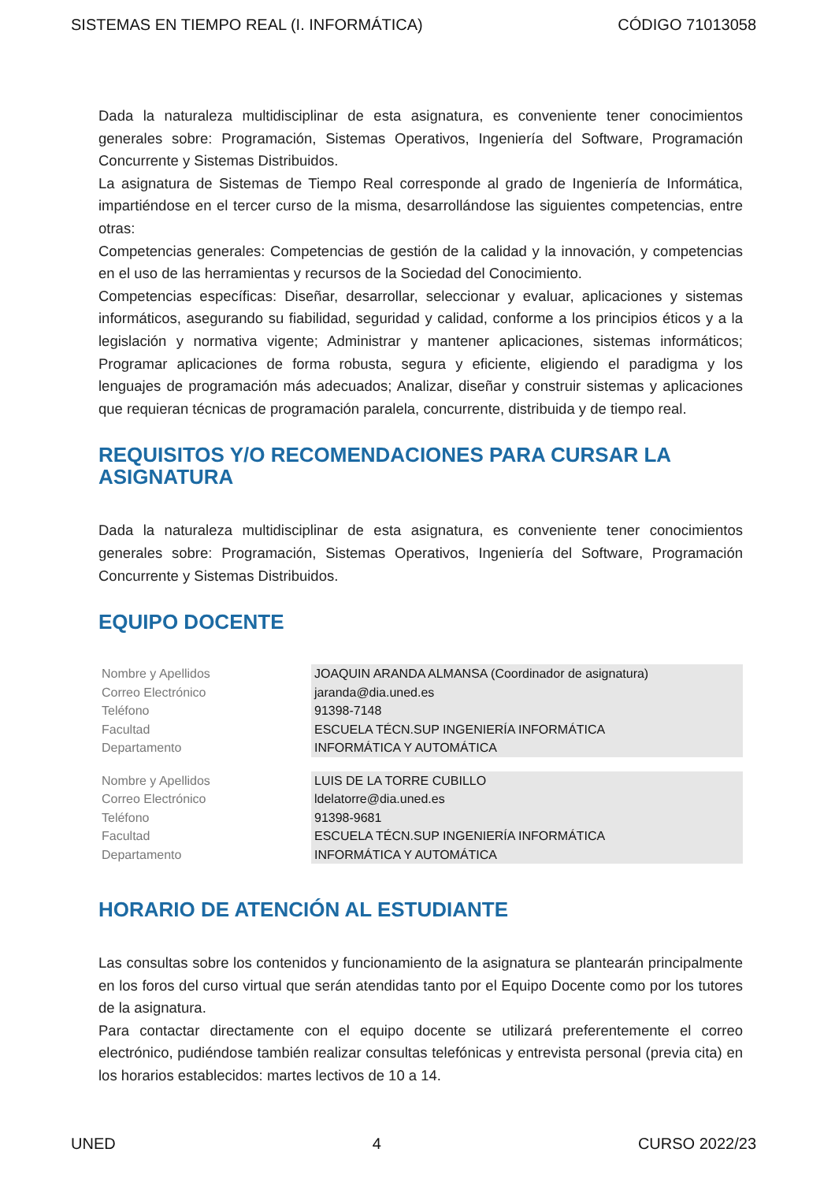SISTEMAS EN TIEMPO REAL (I. INFORMÁTICA) CÓDIGO 71013058
Dada la naturaleza multidisciplinar de esta asignatura, es conveniente tener conocimientos generales sobre: Programación, Sistemas Operativos, Ingeniería del Software, Programación Concurrente y Sistemas Distribuidos.
La asignatura de Sistemas de Tiempo Real corresponde al grado de Ingeniería de Informática, impartiéndose en el tercer curso de la misma, desarrollándose las siguientes competencias, entre otras:
Competencias generales: Competencias de gestión de la calidad y la innovación, y competencias en el uso de las herramientas y recursos de la Sociedad del Conocimiento.
Competencias específicas: Diseñar, desarrollar, seleccionar y evaluar, aplicaciones y sistemas informáticos, asegurando su fiabilidad, seguridad y calidad, conforme a los principios éticos y a la legislación y normativa vigente; Administrar y mantener aplicaciones, sistemas informáticos; Programar aplicaciones de forma robusta, segura y eficiente, eligiendo el paradigma y los lenguajes de programación más adecuados; Analizar, diseñar y construir sistemas y aplicaciones que requieran técnicas de programación paralela, concurrente, distribuida y de tiempo real.
REQUISITOS Y/O RECOMENDACIONES PARA CURSAR LA ASIGNATURA
Dada la naturaleza multidisciplinar de esta asignatura, es conveniente tener conocimientos generales sobre: Programación, Sistemas Operativos, Ingeniería del Software, Programación Concurrente y Sistemas Distribuidos.
EQUIPO DOCENTE
| Nombre y Apellidos | JOAQUIN ARANDA ALMANSA (Coordinador de asignatura) |
| Correo Electrónico | jaranda@dia.uned.es |
| Teléfono | 91398-7148 |
| Facultad | ESCUELA TÉCN.SUP INGENIERÍA INFORMÁTICA |
| Departamento | INFORMÁTICA Y AUTOMÁTICA |
| Nombre y Apellidos | LUIS DE LA TORRE CUBILLO |
| Correo Electrónico | ldelatorre@dia.uned.es |
| Teléfono | 91398-9681 |
| Facultad | ESCUELA TÉCN.SUP INGENIERÍA INFORMÁTICA |
| Departamento | INFORMÁTICA Y AUTOMÁTICA |
HORARIO DE ATENCIÓN AL ESTUDIANTE
Las consultas sobre los contenidos y funcionamiento de la asignatura se plantearán principalmente en los foros del curso virtual que serán atendidas tanto por el Equipo Docente como por los tutores de la asignatura.
Para contactar directamente con el equipo docente se utilizará preferentemente el correo electrónico, pudiéndose también realizar consultas telefónicas y entrevista personal (previa cita) en los horarios establecidos: martes lectivos de 10 a 14.
UNED 4 CURSO 2022/23